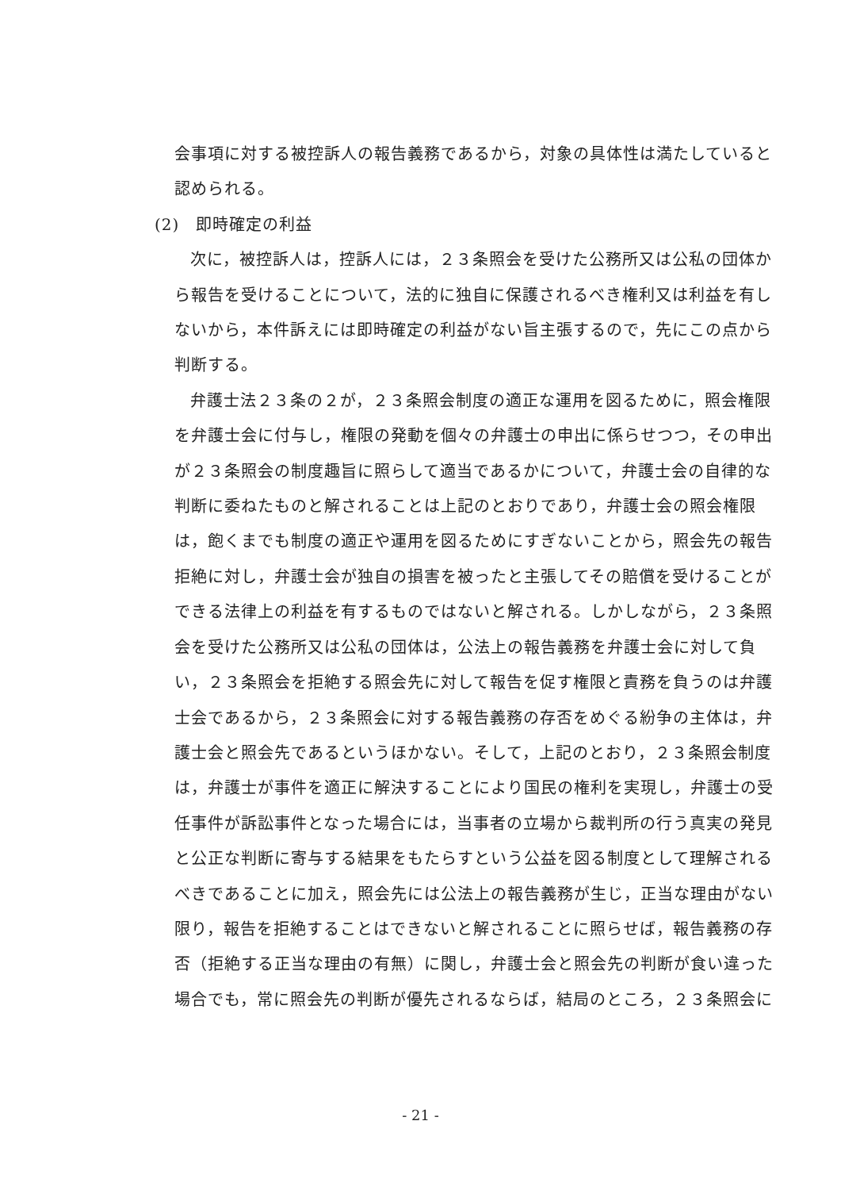会事項に対する被控訴人の報告義務であるから，対象の具体性は満たしていると認められる。
(2)　即時確定の利益
次に，被控訴人は，控訴人には，２３条照会を受けた公務所又は公私の団体から報告を受けることについて，法的に独自に保護されるべき権利又は利益を有しないから，本件訴えには即時確定の利益がない旨主張するので，先にこの点から判断する。
弁護士法２３条の２が，２３条照会制度の適正な運用を図るために，照会権限を弁護士会に付与し，権限の発動を個々の弁護士の申出に係らせつつ，その申出が２３条照会の制度趣旨に照らして適当であるかについて，弁護士会の自律的な判断に委ねたものと解されることは上記のとおりであり，弁護士会の照会権限は，飽くまでも制度の適正や運用を図るためにすぎないことから，照会先の報告拒絶に対し，弁護士会が独自の損害を被ったと主張してその賠償を受けることができる法律上の利益を有するものではないと解される。しかしながら，２３条照会を受けた公務所又は公私の団体は，公法上の報告義務を弁護士会に対して負い，２３条照会を拒絶する照会先に対して報告を促す権限と責務を負うのは弁護士会であるから，２３条照会に対する報告義務の存否をめぐる紛争の主体は，弁護士会と照会先であるというほかない。そして，上記のとおり，２３条照会制度は，弁護士が事件を適正に解決することにより国民の権利を実現し，弁護士の受任事件が訴訟事件となった場合には，当事者の立場から裁判所の行う真実の発見と公正な判断に寄与する結果をもたらすという公益を図る制度として理解されるべきであることに加え，照会先には公法上の報告義務が生じ，正当な理由がない限り，報告を拒絶することはできないと解されることに照らせば，報告義務の存否（拒絶する正当な理由の有無）に関し，弁護士会と照会先の判断が食い違った場合でも，常に照会先の判断が優先されるならば，結局のところ，２３条照会に
- 21 -